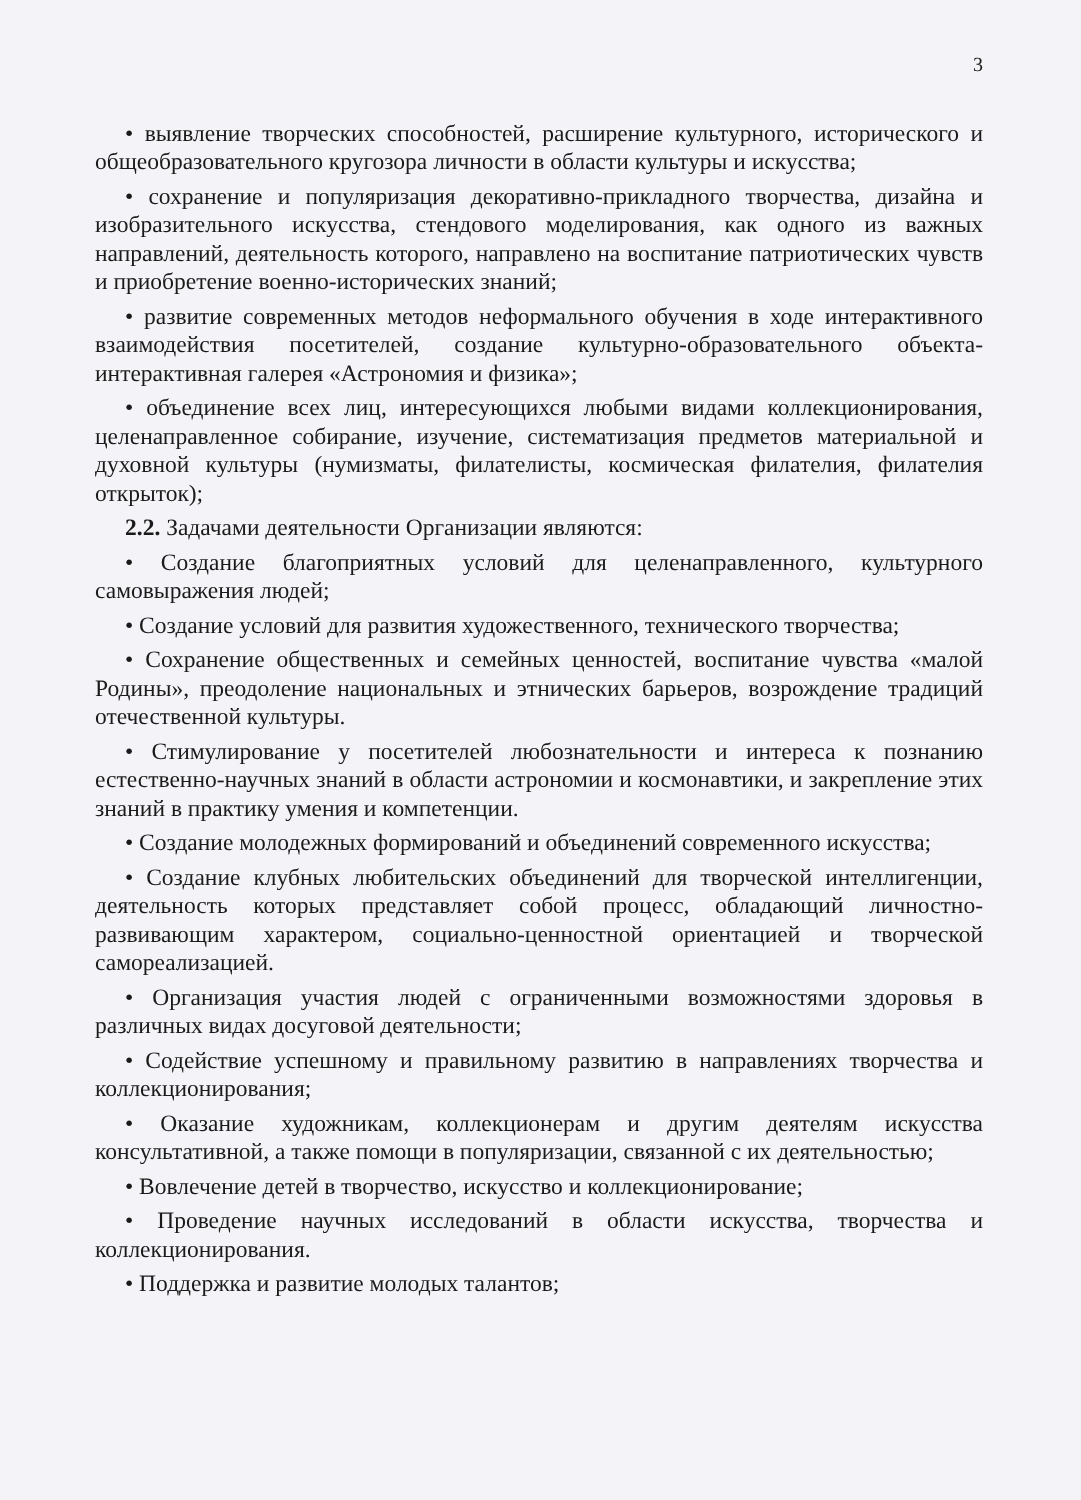3
• выявление творческих способностей, расширение культурного, исторического и общеобразовательного кругозора личности в области культуры и искусства;
• сохранение и популяризация декоративно-прикладного творчества, дизайна и изобразительного искусства, стендового моделирования, как одного из важных направлений, деятельность которого, направлено на воспитание патриотических чувств и приобретение военно-исторических знаний;
• развитие современных методов неформального обучения в ходе интерактивного взаимодействия посетителей, создание культурно-образовательного объекта- интерактивная галерея «Астрономия и физика»;
• объединение всех лиц, интересующихся любыми видами коллекционирования, целенаправленное собирание, изучение, систематизация предметов материальной и духовной культуры (нумизматы, филателисты, космическая филателия, филателия открыток);
2.2. Задачами деятельности Организации являются:
• Создание благоприятных условий для целенаправленного, культурного самовыражения людей;
• Создание условий для развития художественного, технического творчества;
• Сохранение общественных и семейных ценностей, воспитание чувства «малой Родины», преодоление национальных и этнических барьеров, возрождение традиций отечественной культуры.
• Стимулирование у посетителей любознательности и интереса к познанию естественно-научных знаний в области астрономии и космонавтики, и закрепление этих знаний в практику умения и компетенции.
• Создание молодежных формирований и объединений современного искусства;
• Создание клубных любительских объединений для творческой интеллигенции, деятельность которых представляет собой процесс, обладающий личностно-развивающим характером, социально-ценностной ориентацией и творческой самореализацией.
• Организация участия людей с ограниченными возможностями здоровья в различных видах досуговой деятельности;
• Содействие успешному и правильному развитию в направлениях творчества и коллекционирования;
• Оказание художникам, коллекционерам и другим деятелям искусства консультативной, а также помощи в популяризации, связанной с их деятельностью;
• Вовлечение детей в творчество, искусство и коллекционирование;
• Проведение научных исследований в области искусства, творчества и коллекционирования.
• Поддержка и развитие молодых талантов;